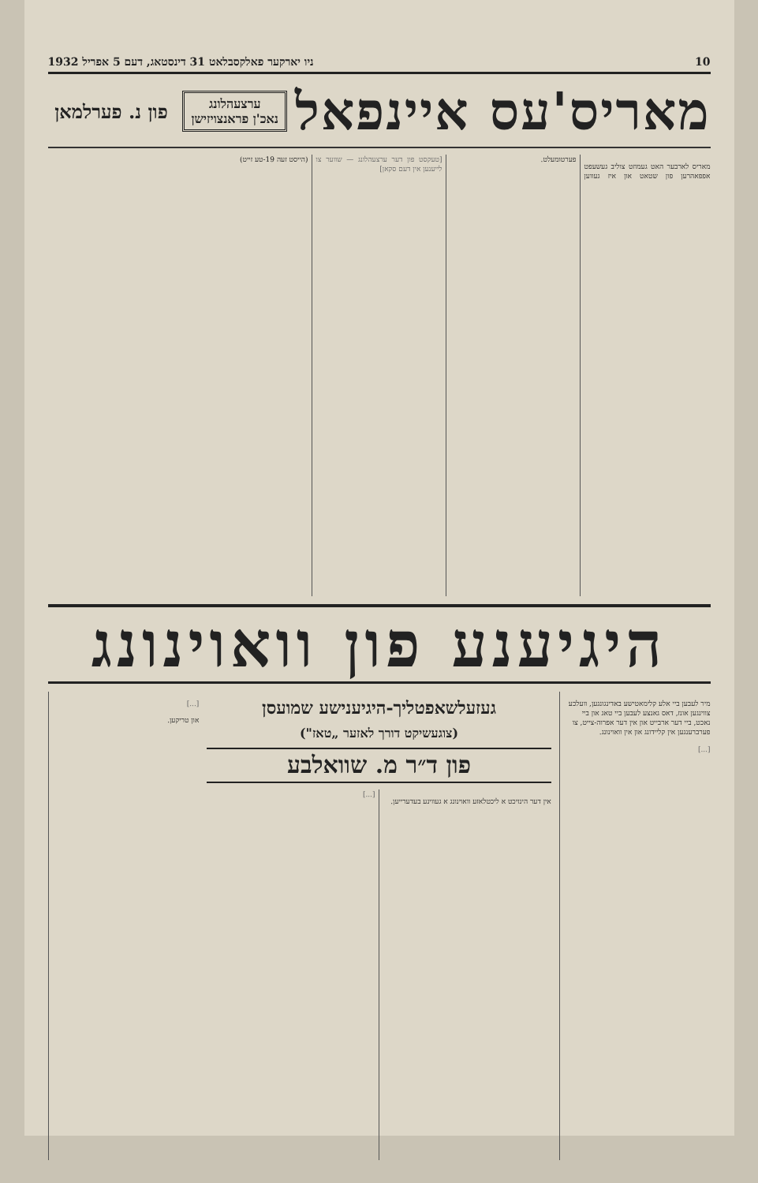10 ניו יארקער פאלקסבלאט 31 דינסטאג, דעם 5 אפריל 1932
מאריס'עס איינפאל
ערצעהלונג
נאכ'ן פראנצויזישן
פון נ. פערלמאן
מאריס לארבער האט געמוזט צוליב געשעפט אפפאהרען פון שטאט און איז געווען פערטומעלט.
[טעקסט פון דער ערצעהלונג — שווער צו לייענען אין דעם סקאן]
(הייסט זעה 19-טע זייט)
היגיענע פון וואוינונג
מיר לעבען ביי אלע קלימאטישע באדינגונגען, וועלכע צווינגען אונז, דאס גאנצע לעבען ביי טאג און ביי נאכט, ביי דער ארבייט און אין דער אפרוה-צייט, צו פערברענגען אין קליידונג און אין וואוינונג.
[...]
געזעלשאפטליך-היגיענישע שמועסן
(צוגעשיקט דורך לאזער „טאז")
פון ד״ר מ. שוואלבע
אין דער הינזיכט א ליכטלאזע וואוינונג א געווינע בעדערייען.
[...]
[...]
און טריקען.